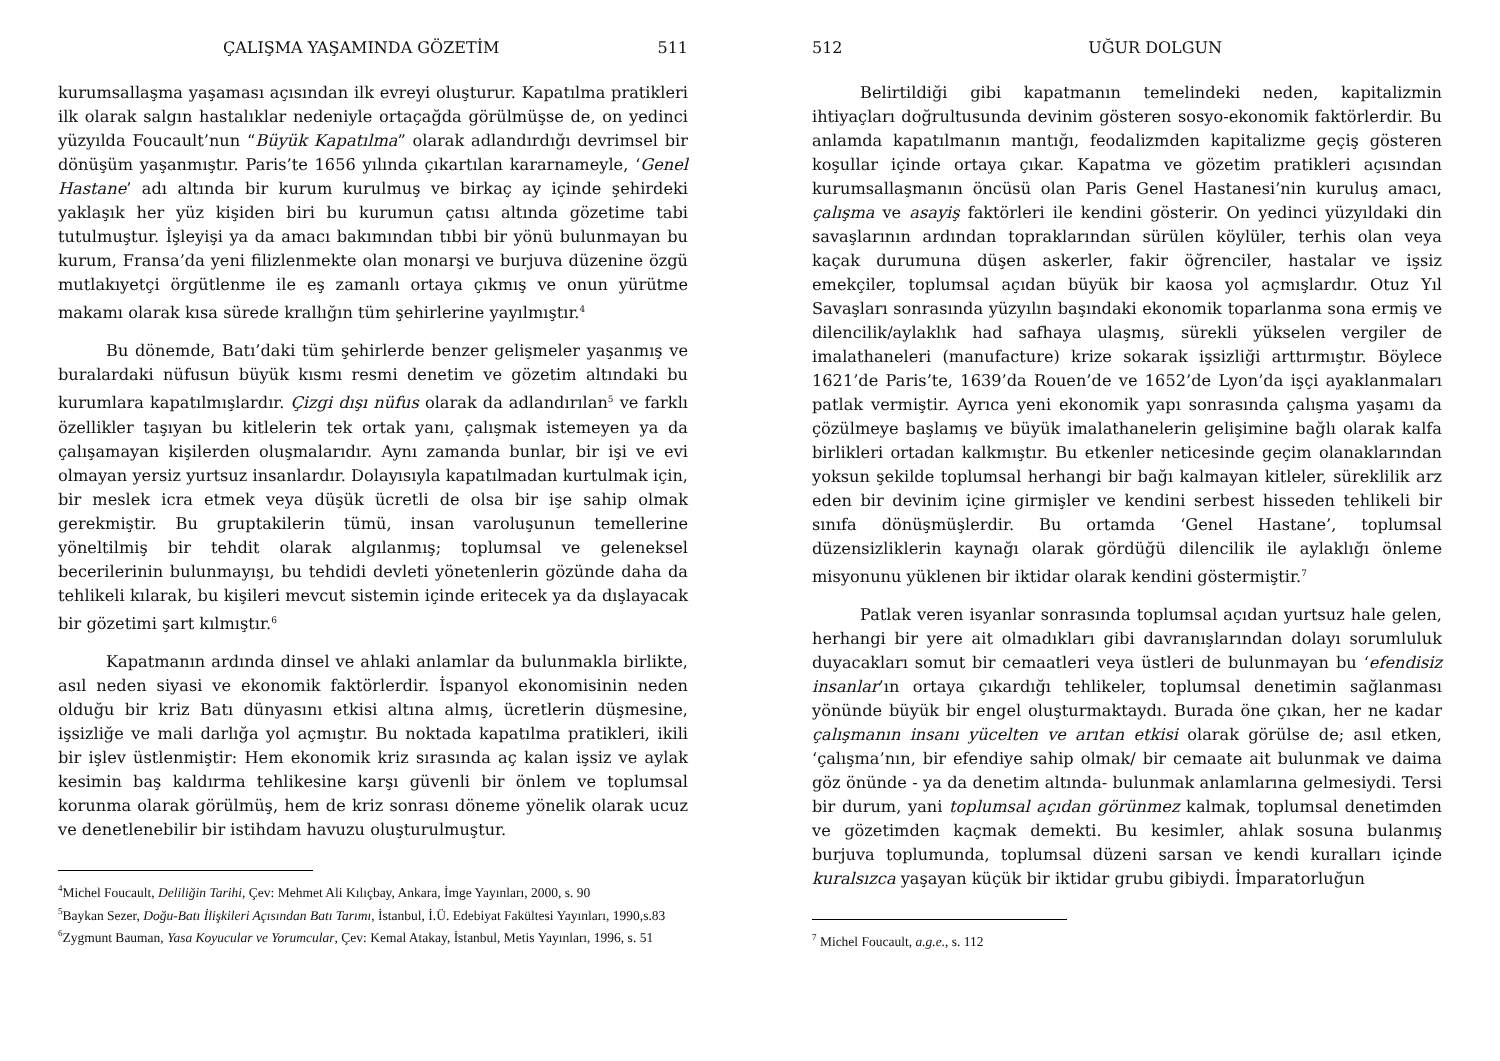ÇALIŞMA YAŞAMINDA GÖZETİM 511
kurumsallaşma yaşaması açısından ilk evreyi oluşturur. Kapatılma pratikleri ilk olarak salgın hastalıklar nedeniyle ortaçağda görülmüşse de, on yedinci yüzyılda Foucault’nun “Büyük Kapatılma” olarak adlandırdığı devrimsel bir dönüşüm yaşanmıştır. Paris’te 1656 yılında çıkartılan kararnameyle, ‘Genel Hastane’ adı altında bir kurum kurulmuş ve birkaç ay içinde şehirdeki yaklaşık her yüz kişiden biri bu kurumun çatısı altında gözetime tabi tutulmuştur. İşleyişi ya da amacı bakımından tıbbi bir yönü bulunmayan bu kurum, Fransa’da yeni filizlenmekte olan monarşi ve burjuva düzenine özgü mutlakıyetçi örgütlenme ile eş zamanlı ortaya çıkmış ve onun yürütme makamı olarak kısa sürede krallığın tüm şehirlerine yayılmıştır.<sup>4</sup>
Bu dönemde, Batı’daki tüm şehirlerde benzer gelişmeler yaşanmış ve buralardaki nüfusun büyük kısmı resmi denetim ve gözetim altındaki bu kurumlara kapatılmışlardır. Çizgi dışı nüfus olarak da adlandırılan<sup>5</sup> ve farklı özellikler taşıyan bu kitlelerin tek ortak yanı, çalışmak istemeyen ya da çalışamayan kişilerden oluşmalarıdır. Aynı zamanda bunlar, bir işi ve evi olmayan yersiz yurtsuz insanlardır. Dolayısıyla kapatılmadan kurtulmak için, bir meslek icra etmek veya düşük ücretli de olsa bir işe sahip olmak gerekmiştir. Bu gruptakilerin tümü, insan varoluşunun temellerine yöneltilmiş bir tehdit olarak algılanmış; toplumsal ve geleneksel becerilerinin bulunmayışı, bu tehdidi devleti yönetenlerin gözünde daha da tehlikeli kılarak, bu kişileri mevcut sistemin içinde eritecek ya da dışlayacak bir gözetimi şart kılmıştır.<sup>6</sup>
Kapatmanın ardında dinsel ve ahlaki anlamlar da bulunmakla birlikte, asıl neden siyasi ve ekonomik faktörlerdir. İspanyol ekonomisinin neden olduğu bir kriz Batı dünyasını etkisi altına almış, ücretlerin düşmesine, işsizliğe ve mali darlığa yol açmıştır. Bu noktada kapatılma pratikleri, ikili bir işlev üstlenmiştir: Hem ekonomik kriz sırasında aç kalan işsiz ve aylak kesimin baş kaldırma tehlikesine karşı güvenli bir önlem ve toplumsal korunma olarak görülmüş, hem de kriz sonrası döneme yönelik olarak ucuz ve denetlenebilir bir istihdam havuzu oluşturulmuştur.
<sup>4</sup> Michel Foucault, Deliliğin Tarihi, Çev: Mehmet Ali Kılıçbay, Ankara, İmge Yayınları, 2000, s. 90
<sup>5</sup> Baykan Sezer, Doğu-Batı İlişkileri Açısından Batı Tarımı, İstanbul, İ.Ü. Edebiyat Fakültesi Yayınları, 1990,s.83
<sup>6</sup> Zygmunt Bauman, Yasa Koyucular ve Yorumcular, Çev: Kemal Atakay, İstanbul, Metis Yayınları, 1996, s. 51
512 UĞUR DOLGUN
Belirtildiği gibi kapatmanın temelindeki neden, kapitalizmin ihtiyaçları doğrultusunda devinim gösteren sosyo-ekonomik faktörlerdir. Bu anlamda kapatılmanın mantığı, feodalizmden kapitalizme geçiş gösteren koşullar içinde ortaya çıkar. Kapatma ve gözetim pratikleri açısından kurumsallaşmanın öncüsü olan Paris Genel Hastanesi’nin kuruluş amacı, çalışma ve asayiş faktörleri ile kendini gösterir. On yedinci yüzyıldaki din savaşlarının ardından topraklarından sürülen köylüler, terhis olan veya kaçak durumuna düşen askerler, fakir öğrenciler, hastalar ve işsiz emekçiler, toplumsal açıdan büyük bir kaosa yol açmışlardır. Otuz Yıl Savaşları sonrasında yüzyılın başındaki ekonomik toparlanma sona ermiş ve dilencilik/aylaklık had safhaya ulaşmış, sürekli yükselen vergiler de imalathaneleri (manufacture) krize sokarak işsizliği arttırmıştır. Böylece 1621’de Paris’te, 1639’da Rouen’de ve 1652’de Lyon’da işçi ayaklanmaları patlak vermiştir. Ayrıca yeni ekonomik yapı sonrasında çalışma yaşamı da çözülmeye başlamış ve büyük imalathanelerin gelişimine bağlı olarak kalfa birlikleri ortadan kalkmıştır. Bu etkenler neticesinde geçim olanaklarından yoksun şekilde toplumsal herhangi bir bağı kalmayan kitleler, süreklilik arz eden bir devinim içine girmişler ve kendini serbest hisseden tehlikeli bir sınıfa dönüşmüşlerdir. Bu ortamda ‘Genel Hastane’, toplumsal düzensizliklerin kaynağı olarak gördüğü dilencilik ile aylaklığı önleme misyonunu yüklenen bir iktidar olarak kendini göstermiştir.<sup>7</sup>
Patlak veren isyanlar sonrasında toplumsal açıdan yurtsuz hale gelen, herhangi bir yere ait olmadıkları gibi davranışlarından dolayı sorumluluk duyacakları somut bir cemaatleri veya üstleri de bulunmayan bu ‘efendisiz insanlar’ın ortaya çıkardığı tehlikeler, toplumsal denetimin sağlanması yönünde büyük bir engel oluşturmaktaydı. Burada öne çıkan, her ne kadar çalışmanın insanı yücelten ve arıtan etkisi olarak görülse de; asıl etken, ‘çalışma’nın, bir efendiye sahip olmak/ bir cemaate ait bulunmak ve daima göz önünde - ya da denetim altında- bulunmak anlamlarına gelmesiydi. Tersi bir durum, yani toplumsal açıdan görünmez kalmak, toplumsal denetimden ve gözetimden kaçmak demekti. Bu kesimler, ahlak sosuna bulanmış burjuva toplumunda, toplumsal düzeni sarsan ve kendi kuralları içinde kuralsızca yaşayan küçük bir iktidar grubu gibiydi. İmparatorluğun
<sup>7</sup> Michel Foucault, a.g.e., s. 112